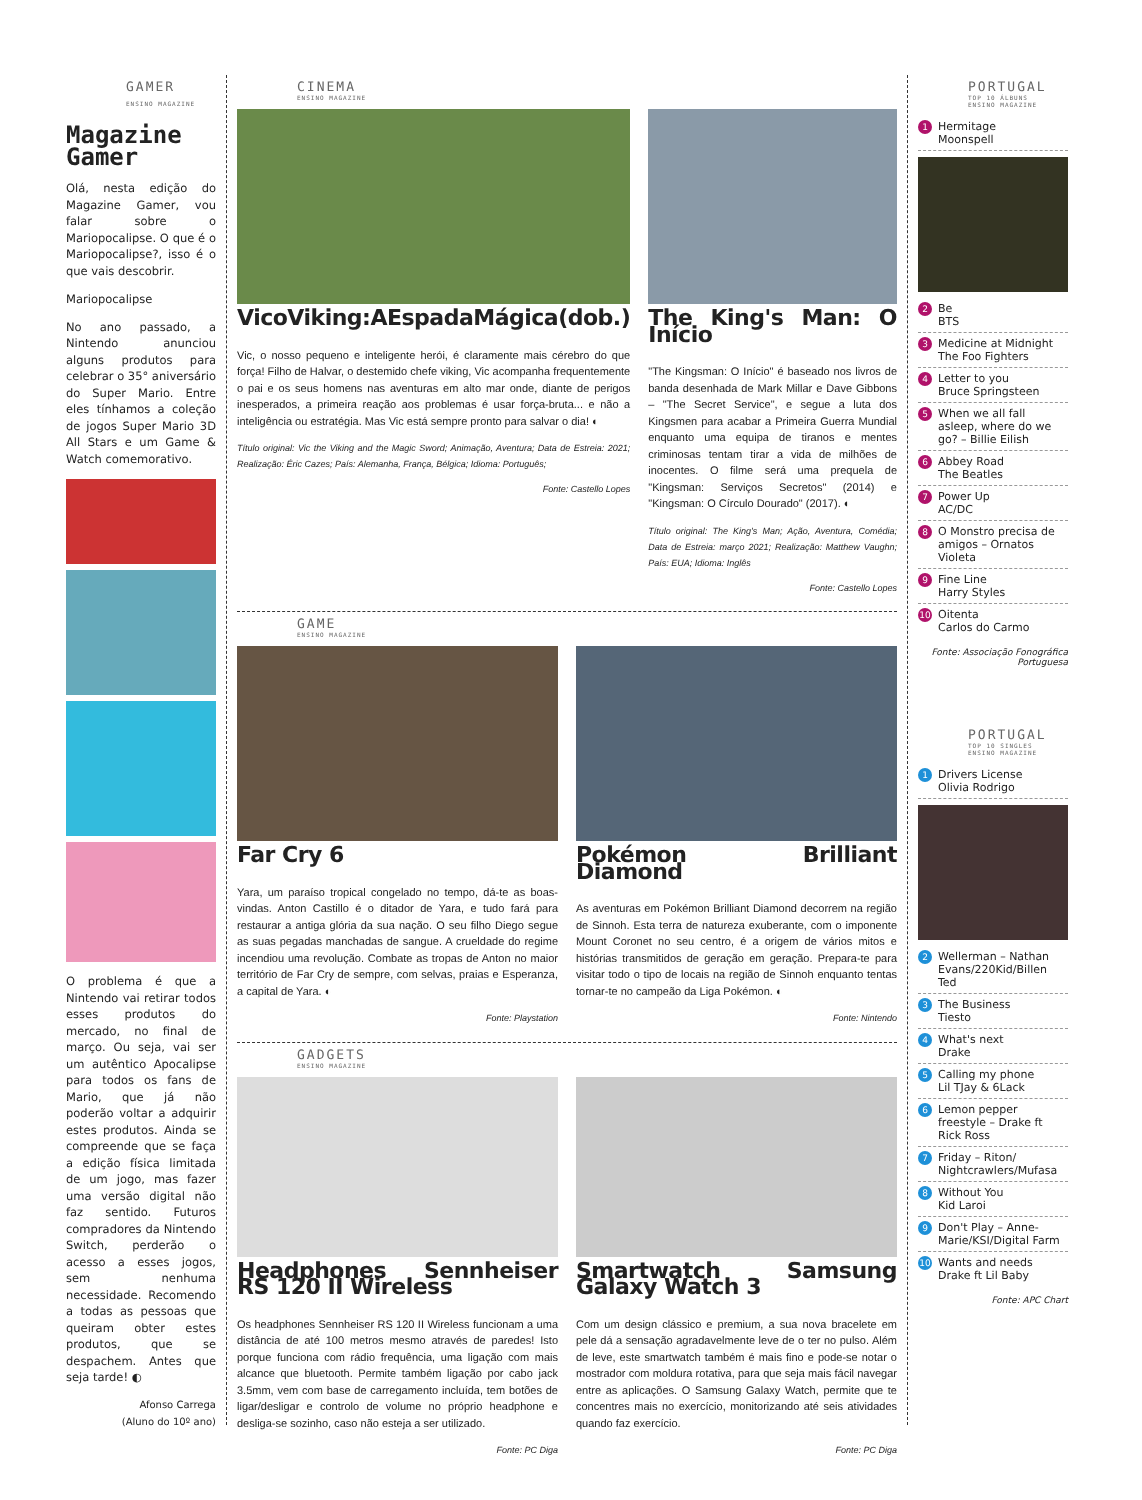GAMER
ENSINO MAGAZINE
Magazine Gamer
Olá, nesta edição do Magazine Gamer, vou falar sobre o Mariopocalipse. O que é o Mariopocalipse?, isso é o que vais descobrir.
Mariopocalipse
No ano passado, a Nintendo anunciou alguns produtos para celebrar o 35° aniversário do Super Mario. Entre eles tínhamos a coleção de jogos Super Mario 3D All Stars e um Game & Watch comemorativo.
O problema é que a Nintendo vai retirar todos esses produtos do mercado, no final de março. Ou seja, vai ser um autêntico Apocalipse para todos os fans de Mario, que já não poderão voltar a adquirir estes produtos. Ainda se compreende que se faça a edição física limitada de um jogo, mas fazer uma versão digital não faz sentido. Futuros compradores da Nintendo Switch, perderão o acesso a esses jogos, sem nenhuma necessidade. Recomendo a todas as pessoas que queiram obter estes produtos, que se despachem. Antes que seja tarde! ◐
Afonso Carrega
(Aluno do 10º ano)
CINEMA
ENSINO MAGAZINE
VicoViking:AEspadaMágica(dob.)
Vic, o nosso pequeno e inteligente herói, é claramente mais cérebro do que força! Filho de Halvar, o destemido chefe viking, Vic acompanha frequentemente o pai e os seus homens nas aventuras em alto mar onde, diante de perigos inesperados, a primeira reação aos problemas é usar força-bruta... e não a inteligência ou estratégia. Mas Vic está sempre pronto para salvar o dia! ◐
Título original: Vic the Viking and the Magic Sword; Animação, Aventura; Data de Estreia: 2021; Realização: Éric Cazes; País: Alemanha, França, Bélgica; Idioma: Português;
Fonte: Castello Lopes
The King's Man: O Início
"The Kingsman: O Início" é baseado nos livros de banda desenhada de Mark Millar e Dave Gibbons – "The Secret Service", e segue a luta dos Kingsmen para acabar a Primeira Guerra Mundial enquanto uma equipa de tiranos e mentes criminosas tentam tirar a vida de milhões de inocentes. O filme será uma prequela de "Kingsman: Serviços Secretos" (2014) e "Kingsman: O Círculo Dourado" (2017). ◐
Título original: The King's Man; Ação, Aventura, Comédia; Data de Estreia: março 2021; Realização: Matthew Vaughn; País: EUA; Idioma: Inglês
Fonte: Castello Lopes
GAME
ENSINO MAGAZINE
Far Cry 6
Yara, um paraíso tropical congelado no tempo, dá-te as boas-vindas. Anton Castillo é o ditador de Yara, e tudo fará para restaurar a antiga glória da sua nação. O seu filho Diego segue as suas pegadas manchadas de sangue. A crueldade do regime incendiou uma revolução. Combate as tropas de Anton no maior território de Far Cry de sempre, com selvas, praias e Esperanza, a capital de Yara. ◐
Fonte: Playstation
Pokémon Brilliant Diamond
As aventuras em Pokémon Brilliant Diamond decorrem na região de Sinnoh. Esta terra de natureza exuberante, com o imponente Mount Coronet no seu centro, é a origem de vários mitos e histórias transmitidos de geração em geração. Prepara-te para visitar todo o tipo de locais na região de Sinnoh enquanto tentas tornar-te no campeão da Liga Pokémon. ◐
Fonte: Nintendo
GADGETS
ENSINO MAGAZINE
Headphones Sennheiser RS 120 II Wireless
Os headphones Sennheiser RS 120 II Wireless funcionam a uma distância de até 100 metros mesmo através de paredes! Isto porque funciona com rádio frequência, uma ligação com mais alcance que bluetooth. Permite também ligação por cabo jack 3.5mm, vem com base de carregamento incluída, tem botões de ligar/desligar e controlo de volume no próprio headphone e desliga-se sozinho, caso não esteja a ser utilizado.
Fonte: PC Diga
Smartwatch Samsung Galaxy Watch 3
Com um design clássico e premium, a sua nova bracelete em pele dá a sensação agradavelmente leve de o ter no pulso. Além de leve, este smartwatch também é mais fino e pode-se notar o mostrador com moldura rotativa, para que seja mais fácil navegar entre as aplicações. O Samsung Galaxy Watch, permite que te concentres mais no exercício, monitorizando até seis atividades quando faz exercício.
Fonte: PC Diga
PORTUGAL
TOP 10 ÁLBUNS
ENSINO MAGAZINE
1 Hermitage
Moonspell
2 Be
BTS
3 Medicine at Midnight
The Foo Fighters
4 Letter to you
Bruce Springsteen
5 When we all fall asleep, where do we go? – Billie Eilish
6 Abbey Road
The Beatles
7 Power Up
AC/DC
8 O Monstro precisa de amigos – Ornatos Violeta
9 Fine Line
Harry Styles
10 Oitenta
Carlos do Carmo
Fonte: Associação Fonográfica Portuguesa
PORTUGAL
TOP 10 SINGLES
ENSINO MAGAZINE
1 Drivers License
Olivia Rodrigo
2 Wellerman – Nathan Evans/220Kid/Billen Ted
3 The Business
Tiesto
4 What's next
Drake
5 Calling my phone
Lil TJay & 6Lack
6 Lemon pepper freestyle – Drake ft Rick Ross
7 Friday – Riton/ Nightcrawlers/Mufasa
8 Without You
Kid Laroi
9 Don't Play – Anne-Marie/KSI/Digital Farm
10 Wants and needs
Drake ft Lil Baby
Fonte: APC Chart